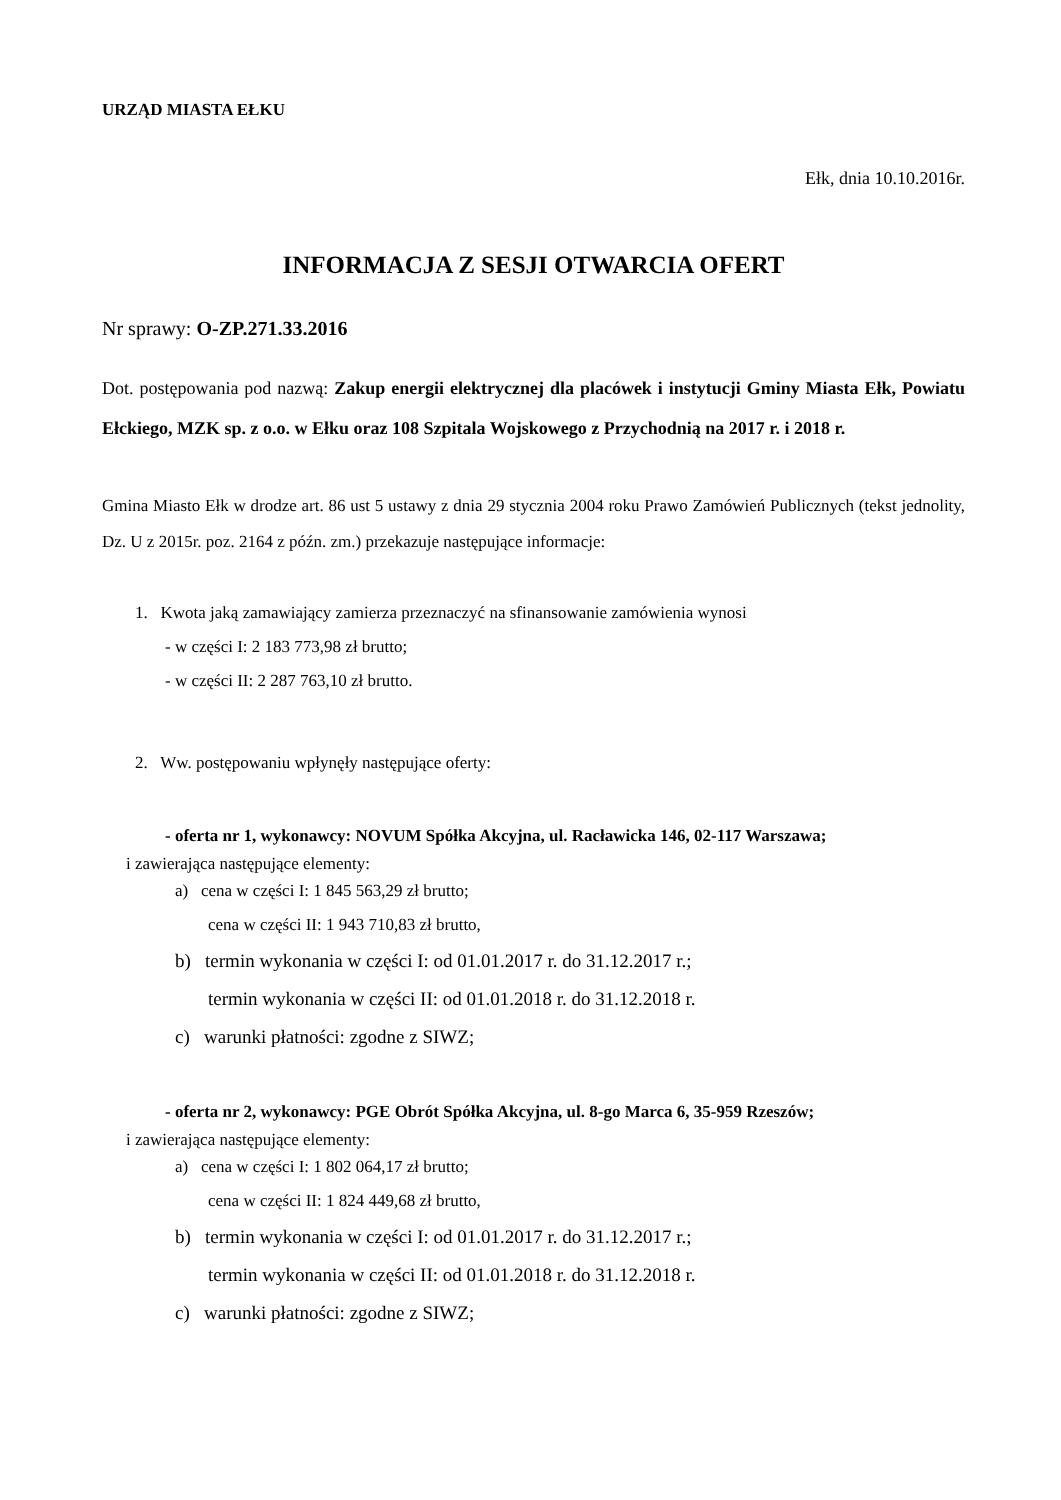URZĄD MIASTA EŁKU
Ełk, dnia 10.10.2016r.
INFORMACJA Z SESJI OTWARCIA OFERT
Nr sprawy: O-ZP.271.33.2016
Dot. postępowania pod nazwą: Zakup energii elektrycznej dla placówek i instytucji Gminy Miasta Ełk, Powiatu Ełckiego, MZK sp. z o.o. w Ełku oraz 108 Szpitala Wojskowego z Przychodnią na 2017 r. i 2018 r.
Gmina Miasto Ełk w drodze art. 86 ust 5 ustawy z dnia 29 stycznia 2004 roku Prawo Zamówień Publicznych (tekst jednolity, Dz. U z 2015r. poz. 2164 z późn. zm.) przekazuje następujące informacje:
1. Kwota jaką zamawiający zamierza przeznaczyć na sfinansowanie zamówienia wynosi
- w części I: 2 183 773,98 zł brutto;
- w części II: 2 287 763,10 zł brutto.
2. Ww. postępowaniu wpłynęły następujące oferty:
- oferta nr 1, wykonawcy: NOVUM Spółka Akcyjna, ul. Racławicka 146, 02-117 Warszawa;
i zawierająca następujące elementy:
a) cena w części I: 1 845 563,29 zł brutto;
cena w części II: 1 943 710,83 zł brutto,
b) termin wykonania w części I: od 01.01.2017 r. do 31.12.2017 r.;
termin wykonania w części II: od 01.01.2018 r. do 31.12.2018 r.
c) warunki płatności: zgodne z SIWZ;
- oferta nr 2, wykonawcy: PGE Obrót Spółka Akcyjna, ul. 8-go Marca 6, 35-959 Rzeszów;
i zawierająca następujące elementy:
a) cena w części I: 1 802 064,17 zł brutto;
cena w części II: 1 824 449,68 zł brutto,
b) termin wykonania w części I: od 01.01.2017 r. do 31.12.2017 r.;
termin wykonania w części II: od 01.01.2018 r. do 31.12.2018 r.
c) warunki płatności: zgodne z SIWZ;